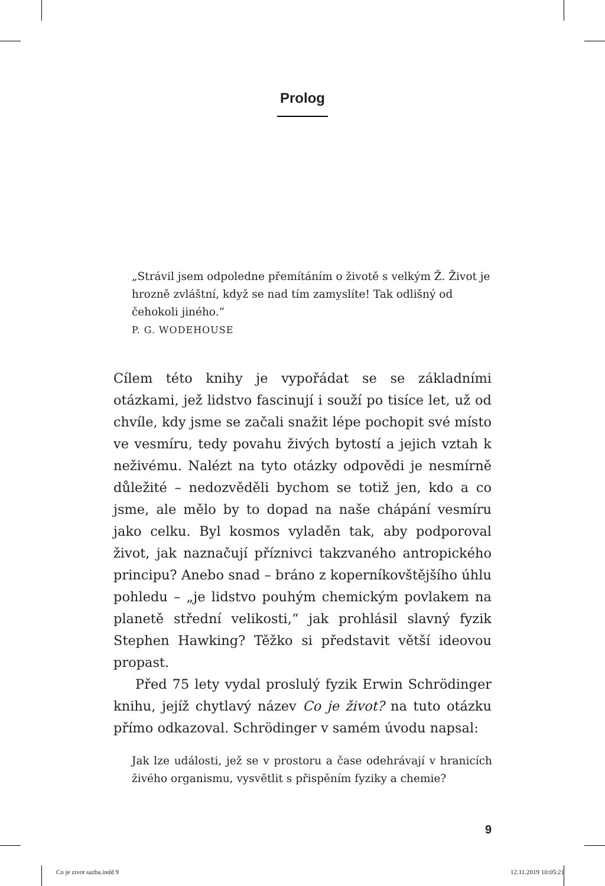Prolog
„Strávil jsem odpoledne přemítáním o životě s velkým Ž. Život je hrozně zvláštní, když se nad tím zamyslíte! Tak odlišný od čehokoli jiného.“
P. G. WODEHOUSE
Cílem této knihy je vypořádat se se základními otázkami, jež lidstvo fascinují i souží po tisíce let, už od chvíle, kdy jsme se začali snažit lépe pochopit své místo ve vesmíru, tedy povahu živých bytostí a jejich vztah k neživému. Nalézt na tyto otázky odpovědi je nesmírně důležité – nedozvěděli bychom se totiž jen, kdo a co jsme, ale mělo by to dopad na naše chápání vesmíru jako celku. Byl kosmos vyladěn tak, aby podporoval život, jak naznačují příznivci takzvaného antropického principu? Anebo snad – bráno z koperníkovštějšího úhlu pohledu – „je lidstvo pouhým chemickým povlakem na planetě střední velikosti,“ jak prohlásil slavný fyzik Stephen Hawking? Těžko si představit větší ideovou propast.
Před 75 lety vydal proslulý fyzik Erwin Schrödinger knihu, jejíž chytlavý název Co je život? na tuto otázku přímo odkazoval. Schrödinger v samém úvodu napsal:
Jak lze události, jež se v prostoru a čase odehrávají v hranicích živého organismu, vysvětlit s přispěním fyziky a chemie?
9
Co je zivot sazba.indd 9 12.11.2019 10:05:21